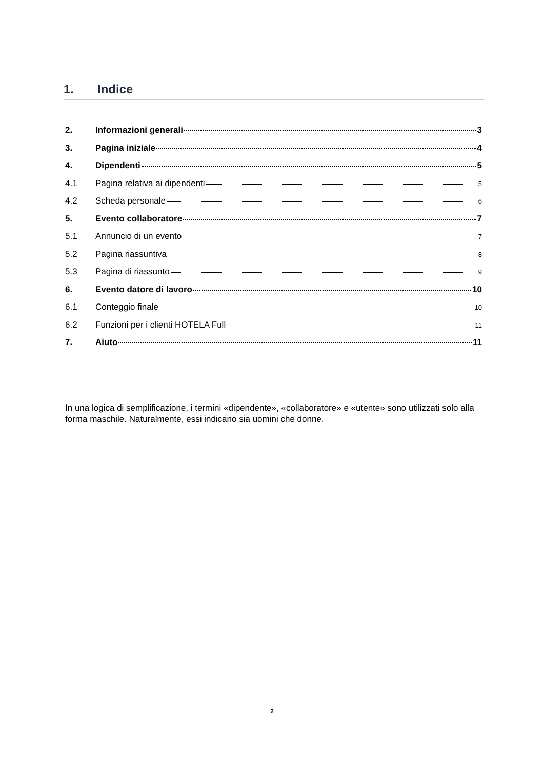1. Indice
2. Informazioni generali 3
3. Pagina iniziale 4
4. Dipendenti 5
4.1 Pagina relativa ai dipendenti 5
4.2 Scheda personale 6
5. Evento collaboratore 7
5.1 Annuncio di un evento 7
5.2 Pagina riassuntiva 8
5.3 Pagina di riassunto 9
6. Evento datore di lavoro 10
6.1 Conteggio finale 10
6.2 Funzioni per i clienti HOTELA Full 11
7. Aiuto 11
In una logica di semplificazione, i termini «dipendente», «collaboratore» e «utente» sono utilizzati solo alla forma maschile. Naturalmente, essi indicano sia uomini che donne.
2